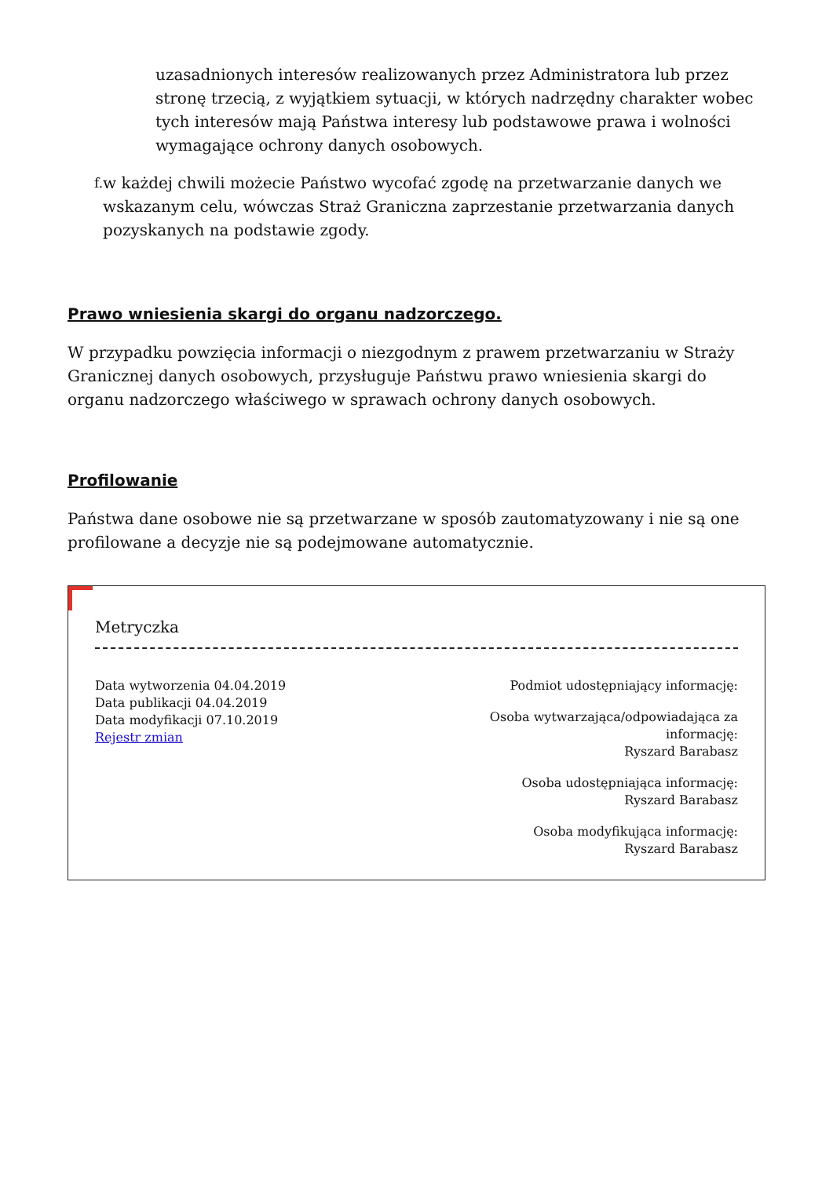uzasadnionych interesów realizowanych przez Administratora lub przez stronę trzecią, z wyjątkiem sytuacji, w których nadrzędny charakter wobec tych interesów mają Państwa interesy lub podstawowe prawa i wolności wymagające ochrony danych osobowych.
f.
w każdej chwili możecie Państwo wycofać zgodę na przetwarzanie danych we wskazanym celu, wówczas Straż Graniczna zaprzestanie przetwarzania danych pozyskanych na podstawie zgody.
Prawo wniesienia skargi do organu nadzorczego.
W przypadku powzięcia informacji o niezgodnym z prawem przetwarzaniu w Straży Granicznej danych osobowych, przysługuje Państwu prawo wniesienia skargi do organu nadzorczego właściwego w sprawach ochrony danych osobowych.
Profilowanie
Państwa dane osobowe nie są przetwarzane w sposób zautomatyzowany i nie są one profilowane a decyzje nie są podejmowane automatycznie.
Metryczka
Data wytworzenia 04.04.2019
Data publikacji 04.04.2019
Data modyfikacji 07.10.2019
Rejestr zmian
Podmiot udostępniający informację:
Osoba wytwarzająca/odpowiadająca za
informację:
Ryszard Barabasz
Osoba udostępniająca informację:
Ryszard Barabasz
Osoba modyfikująca informację:
Ryszard Barabasz